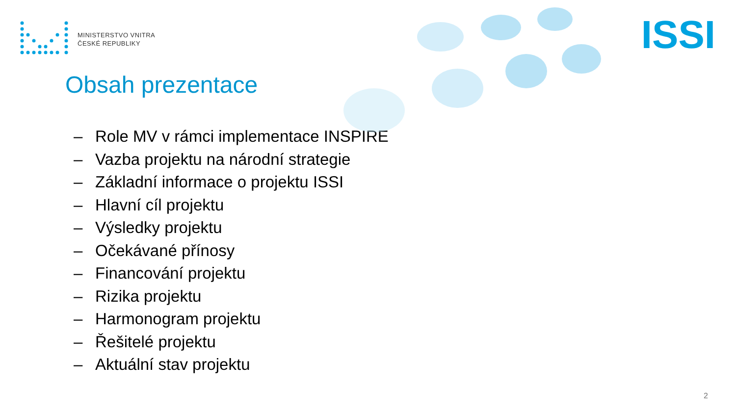MINISTERSTVO VNITRA
ČESKÉ REPUBLIKY
ISSI
Obsah prezentace
– Role MV v rámci implementace INSPIRE
– Vazba projektu na národní strategie
– Základní informace o projektu ISSI
– Hlavní cíl projektu
– Výsledky projektu
– Očekávané přínosy
– Financování projektu
– Rizika projektu
– Harmonogram projektu
– Řešitelé projektu
– Aktuální stav projektu
2